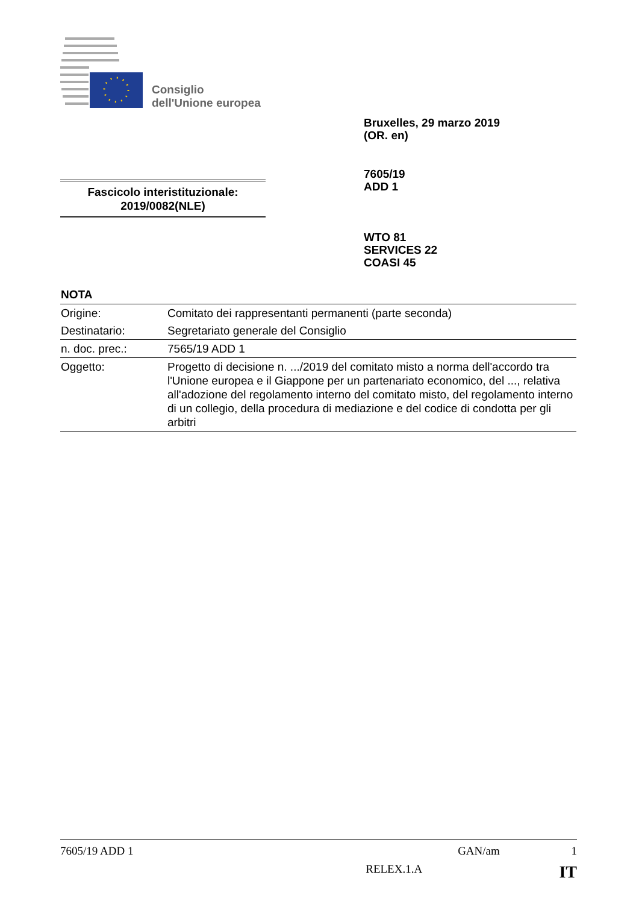Consiglio
dell'Unione europea
Bruxelles, 29 marzo 2019
(OR. en)
7605/19
ADD 1
Fascicolo interistituzionale:
2019/0082(NLE)
WTO 81
SERVICES 22
COASI 45
NOTA
| Origine: | Comitato dei rappresentanti permanenti (parte seconda) |
| Destinatario: | Segretariato generale del Consiglio |
| n. doc. prec.: | 7565/19 ADD 1 |
| Oggetto: | Progetto di decisione n. .../2019 del comitato misto a norma dell'accordo tra l'Unione europea e il Giappone per un partenariato economico, del ..., relativa all'adozione del regolamento interno del comitato misto, del regolamento interno di un collegio, della procedura di mediazione e del codice di condotta per gli arbitri |
7605/19 ADD 1 GAN/am 1
RELEX.1.A IT